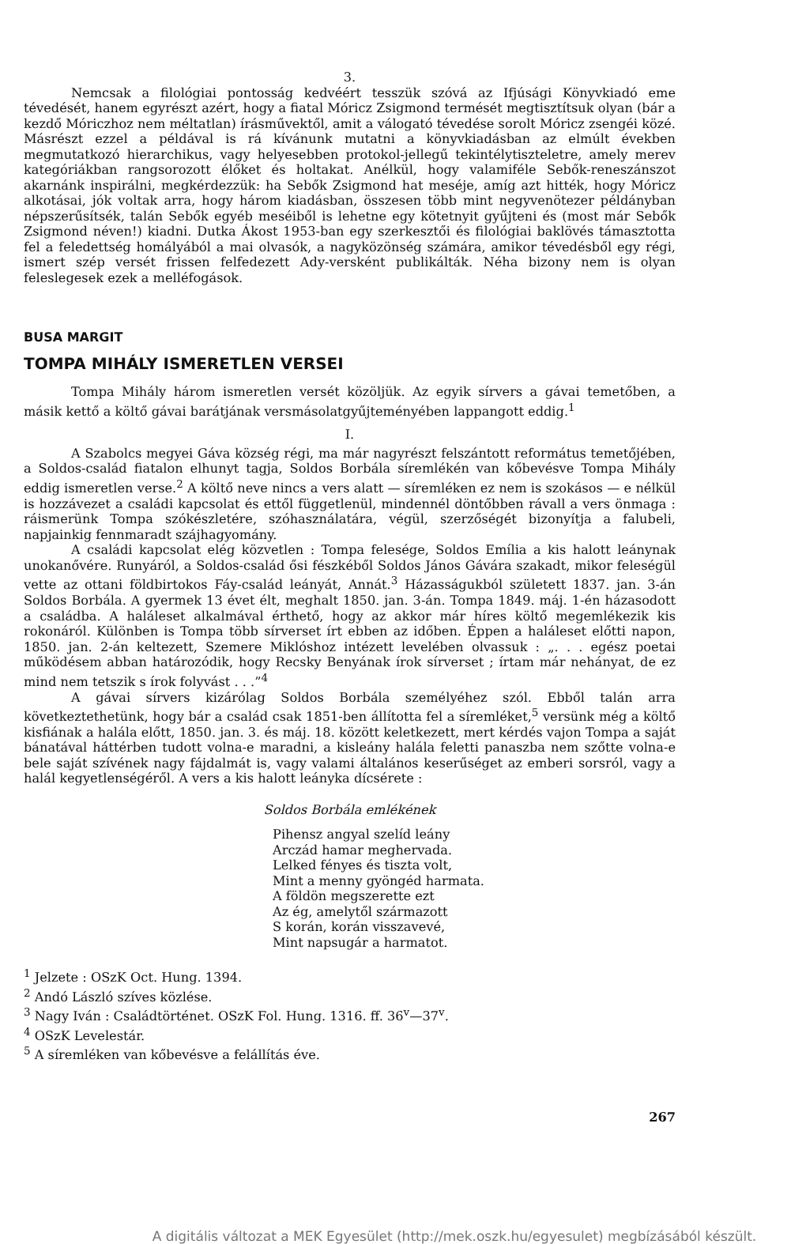3.
Nemcsak a filológiai pontosság kedvéért tesszük szóvá az Ifjúsági Könyvkiadó eme tévedését, hanem egyrészt azért, hogy a fiatal Móricz Zsigmond termését megtisztítsuk olyan (bár a kezdő Móriczhoz nem méltatlan) írásművektől, amit a válogató tévedése sorolt Móricz zsengéi közé. Másrészt ezzel a példával is rá kívánunk mutatni a könyvkiadásban az elmúlt években megmutatkozó hierarchikus, vagy helyesebben protokol-jellegű tekintélytiszteletre, amely merev kategóriákban rangsorozott élőket és holtakat. Anélkül, hogy valamiféle Sebők-reneszánszot akarnánk inspirálni, megkérdezzük: ha Sebők Zsigmond hat meséje, amíg azt hitték, hogy Móricz alkotásai, jók voltak arra, hogy három kiadásban, összesen több mint negyvenötezer példányban népszerűsítsék, talán Sebők egyéb meséiből is lehetne egy kötetnyit gyűjteni és (most már Sebők Zsigmond néven!) kiadni. Dutka Ákost 1953-ban egy szerkesztői és filológiai baklövés támasztotta fel a feledettség homályából a mai olvasók, a nagyközönség számára, amikor tévedésből egy régi, ismert szép versét frissen felfedezett Ady-versként publikálták. Néha bizony nem is olyan feleslegesek ezek a melléfogások.
BUSA MARGIT
TOMPA MIHÁLY ISMERETLEN VERSEI
Tompa Mihály három ismeretlen versét közöljük. Az egyik sírvers a gávai temetőben, a másik kettő a költő gávai barátjának versmásolatgyűjteményében lappangott eddig.<sup>1</sup>
I.
A Szabolcs megyei Gáva község régi, ma már nagyrészt felszántott református temetőjében, a Soldos-család fiatalon elhunyt tagja, Soldos Borbála síremlékén van kőbevésve Tompa Mihály eddig ismeretlen verse.<sup>2</sup> A költő neve nincs a vers alatt — síremléken ez nem is szokásos — e nélkül is hozzávezet a családi kapcsolat és ettől függetlenül, mindennél döntőbben rávall a vers önmaga : ráismerünk Tompa szókészletére, szóhasználatára, végül, szerzőségét bizonyítja a falubeli, napjainkig fennmaradt szájhagyomány.
A családi kapcsolat elég közvetlen : Tompa felesége, Soldos Emília a kis halott leánynak unokanővére. Runyáról, a Soldos-család ősi fészkéből Soldos János Gávára szakadt, mikor feleségül vette az ottani földbirtokos Fáy-család leányát, Annát.<sup>3</sup> Házasságukból született 1837. jan. 3-án Soldos Borbála. A gyermek 13 évet élt, meghalt 1850. jan. 3-án. Tompa 1849. máj. 1-én házasodott a családba. A haláleset alkalmával érthető, hogy az akkor már híres költő megemlékezik kis rokonáról. Különben is Tompa több sírverset írt ebben az időben. Éppen a haláleset előtti napon, 1850. jan. 2-án keltezett, Szemere Miklóshoz intézett levelében olvassuk : „. . . egész poetai működésem abban határozódik, hogy Recsky Benyának írok sírverset ; írtam már nehányat, de ez mind nem tetszik s írok folyvást . . .”<sup>4</sup>
A gávai sírvers kizárólag Soldos Borbála személyéhez szól. Ebből talán arra következtethetünk, hogy bár a család csak 1851-ben állította fel a síremléket,<sup>5</sup> versünk még a költő kisfiának a halála előtt, 1850. jan. 3. és máj. 18. között keletkezett, mert kérdés vajon Tompa a saját bánatával háttérben tudott volna-e maradni, a kisleány halála feletti panaszba nem szőtte volna-e bele saját szívének nagy fájdalmát is, vagy valami általános keserűséget az emberi sorsról, vagy a halál kegyetlenségéről. A vers a kis halott leányka dícsérete :
Soldos Borbála emlékének
Pihensz angyal szelíd leány
Arczád hamar meghervada.
Lelked fényes és tiszta volt,
Mint a menny gyöngéd harmata.
A földön megszerette ezt
Az ég, amelytől származott
S korán, korán visszavevé,
Mint napsugár a harmatot.
<sup>1</sup> Jelzete : OSzK Oct. Hung. 1394.
<sup>2</sup> Andó László szíves közlése.
<sup>3</sup> Nagy Iván : Családtörténet. OSzK Fol. Hung. 1316. ff. 36<sup>v</sup>—37<sup>v</sup>.
<sup>4</sup> OSzK Levelestár.
<sup>5</sup> A síremléken van kőbevésve a felállítás éve.
267
A digitális változat a MEK Egyesület (http://mek.oszk.hu/egyesulet) megbízásából készült.